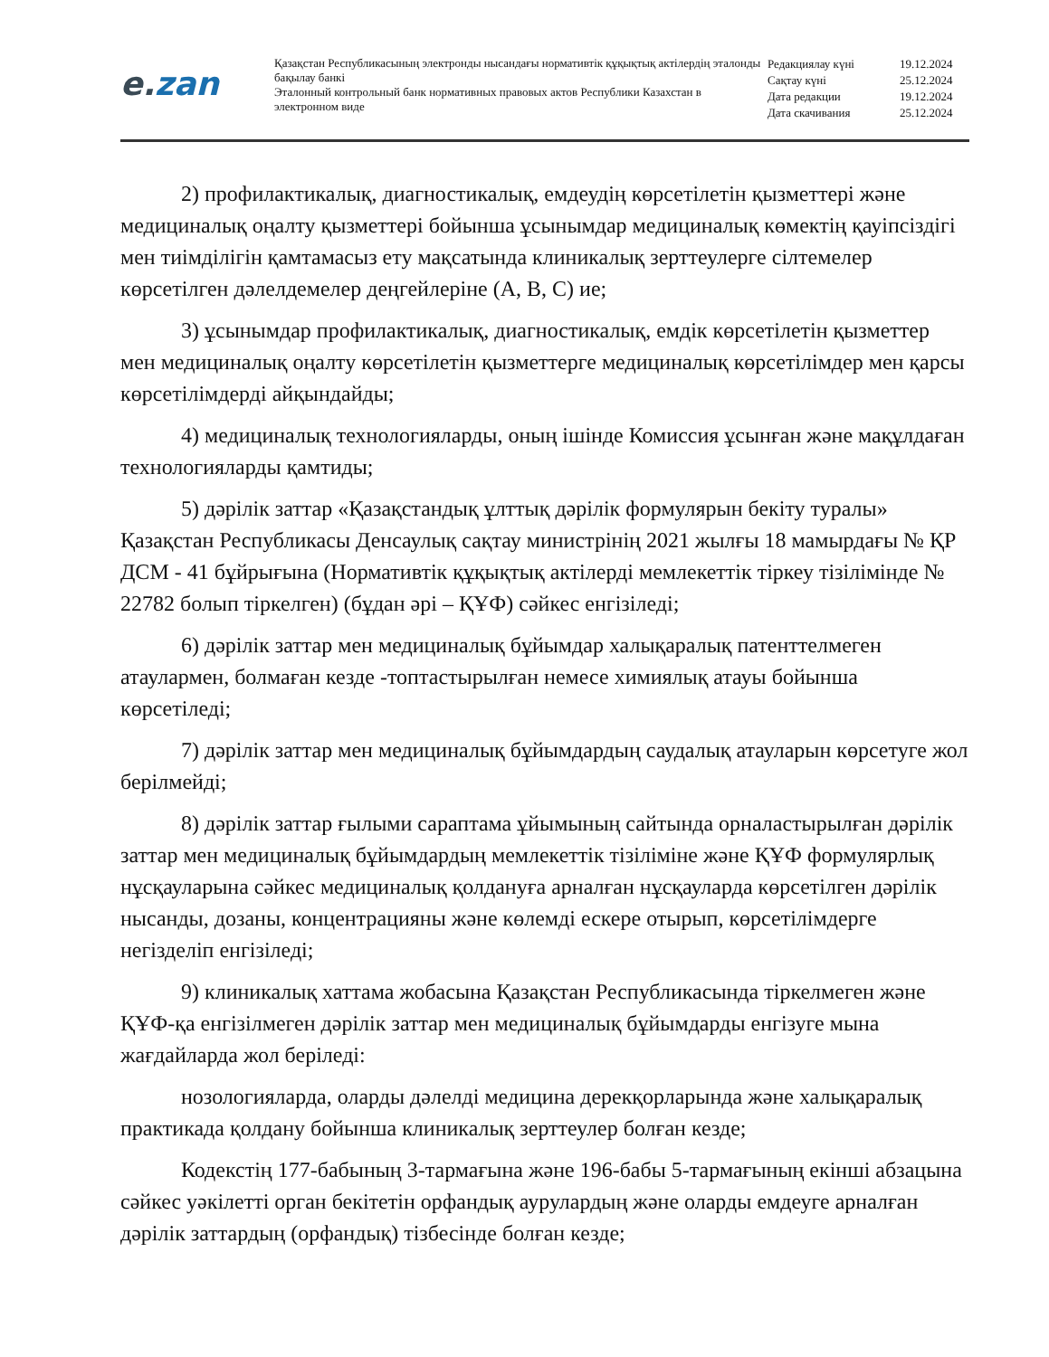e. zan
Қазақстан Республикасының электронды нысандағы нормативтік құқықтық актілердің эталонды бақылау банкі
Эталонный контрольный банк нормативных правовых актов Республики Казахстан в электронном виде
| Редакциялау күні | 19.12.2024 |
| Сақтау күні | 25.12.2024 |
| Дата редакции | 19.12.2024 |
| Дата скачивания | 25.12.2024 |
2) профилактикалық, диагностикалық, емдеудің көрсетілетін қызметтері және медициналық оңалту қызметтері бойынша ұсынымдар медициналық көмектің қауіпсіздігі мен тиімділігін қамтамасыз ету мақсатында клиникалық зерттеулерге сілтемелер көрсетілген дәлелдемелер деңгейлеріне (А, В, С) ие;
3) ұсынымдар профилактикалық, диагностикалық, емдік көрсетілетін қызметтер мен медициналық оңалту көрсетілетін қызметтерге медициналық көрсетілімдер мен қарсы көрсетілімдерді айқындайды;
4) медициналық технологияларды, оның ішінде Комиссия ұсынған және мақұлдаған технологияларды қамтиды;
5) дәрілік заттар «Қазақстандық ұлттық дәрілік формулярын бекіту туралы» Қазақстан Республикасы Денсаулық сақтау министрінің 2021 жылғы 18 мамырдағы № ҚР ДСМ - 41 бұйрығына (Нормативтік құқықтық актілерді мемлекеттік тіркеу тізілімінде № 22782 болып тіркелген) (бұдан әрі – ҚҰФ) сәйкес енгізіледі;
6) дәрілік заттар мен медициналық бұйымдар халықаралық патенттелмеген атаулармен, болмаған кезде -топтастырылған немесе химиялық атауы бойынша көрсетіледі;
7) дәрілік заттар мен медициналық бұйымдардың саудалық атауларын көрсетуге жол берілмейді;
8) дәрілік заттар ғылыми сараптама ұйымының сайтында орналастырылған дәрілік заттар мен медициналық бұйымдардың мемлекеттік тізіліміне және ҚҰФ формулярлық нұсқауларына сәйкес медициналық қолдануға арналған нұсқауларда көрсетілген дәрілік нысанды, дозаны, концентрацияны және көлемді ескере отырып, көрсетілімдерге негізделіп енгізіледі;
9) клиникалық хаттама жобасына Қазақстан Республикасында тіркелмеген және ҚҰФ-қа енгізілмеген дәрілік заттар мен медициналық бұйымдарды енгізуге мына жағдайларда жол беріледі:
нозологияларда, оларды дәлелді медицина дерекқорларында және халықаралық практикада қолдану бойынша клиникалық зерттеулер болған кезде;
Кодекстің 177-бабының 3-тармағына және 196-бабы 5-тармағының екінші абзацына сәйкес уәкілетті орган бекітетін орфандық аурулардың және оларды емдеуге арналған дәрілік заттардың (орфандық) тізбесінде болған кезде;